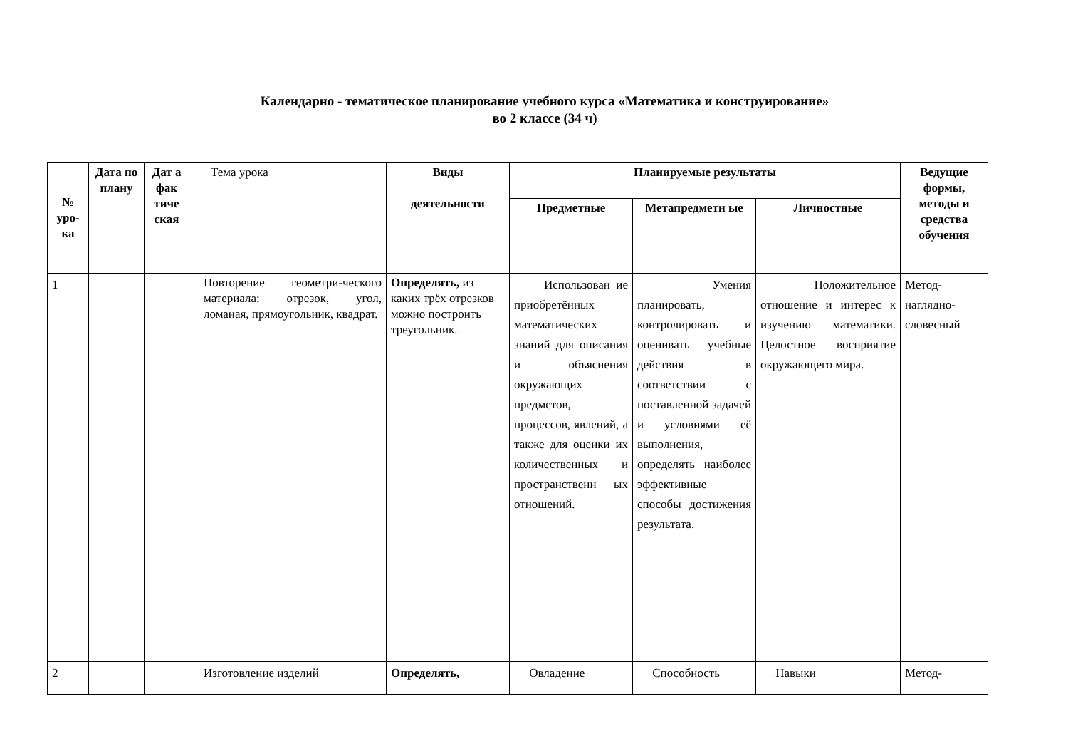Календарно - тематическое планирование учебного курса «Математика и конструирование»
во 2 классе (34 ч)
| № уро-ка | Дата по плану | Дат а фак тиче ская | Тема урока | Виды деятельности | Планируемые результаты | | | Ведущие формы, методы и средства обучения |
| --- | --- | --- | --- | --- | --- | --- | --- | --- |
| | | | | | Предметные | Метапредметн ые | Личностные | |
| 1 | | | Повторение геометри-ческого материала: отрезок, угол, ломаная, прямоугольник, квадрат. | Определять, из каких трёх отрезков можно построить треугольник. | Использован ие приобретённых математических знаний для описания и объяснения окружающих предметов, процессов, явлений, а также для оценки их количественных и пространственн ых отношений. | Умения планировать, контролировать и оценивать учебные действия в соответствии с поставленной задачей и условиями её выполнения, определять наиболее эффективные способы достижения результата. | Положительное отношение и интерес к изучению математики. Целостное восприятие окружающего мира. | Метод-наглядно-словесный |
| 2 | | | Изготовление изделий | Определять, | Овладение | Способность | Навыки | Метод- |